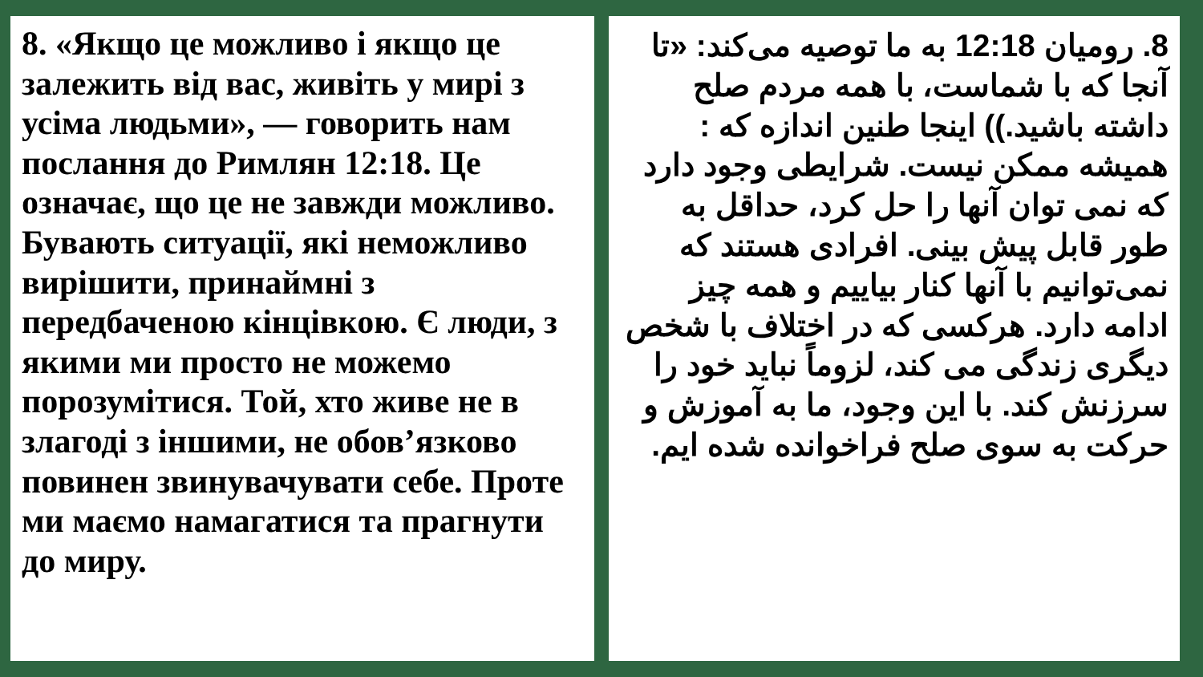8. «Якщо це можливо і якщо це залежить від вас, живіть у мирі з усіма людьми», — говорить нам послання до Римлян 12:18. Це означає, що це не завжди можливо. Бувають ситуації, які неможливо вирішити, принаймні з передбаченою кінцівкою. Є люди, з якими ми просто не можемо порозумітися. Той, хто живе не в злагоді з іншими, не обов’язково повинен звинувачувати себе. Проте ми маємо намагатися та прагнути до миру.
8. رومیان 12:18 به ما توصیه می‌کند: «تا آنجا که با شماست، با همه مردم صلح داشته باشید.)) اینجا طنین اندازه که : همیشه ممکن نیست. شرایطی وجود دارد که نمی توان آنها را حل کرد، حداقل به طور قابل پیش بینی. افرادی هستند که نمی‌توانیم با آنها کنار بیاییم و همه چیز ادامه دارد. هرکسی که در اختلاف با شخص دیگری زندگی می کند، لزوماً نباید خود را سرزنش کند. با این وجود، ما به آموزش و حرکت به سوی صلح فراخوانده شده ایم.